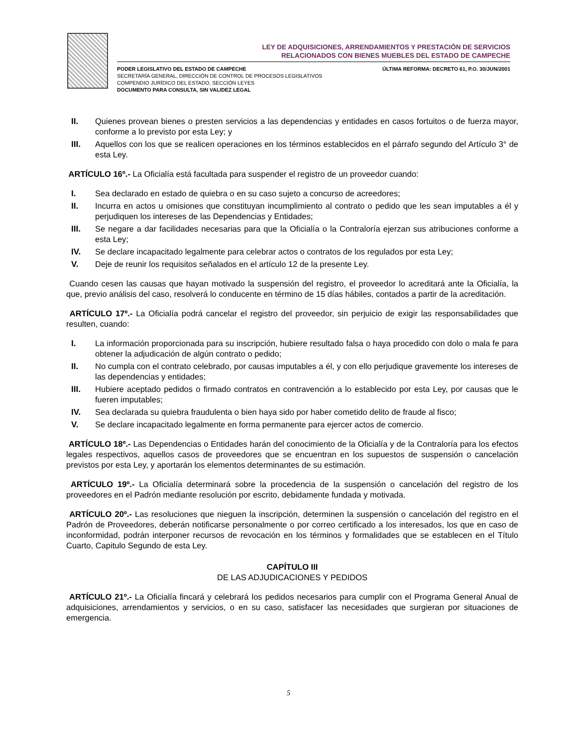LEY DE ADQUISICIONES, ARRENDAMIENTOS Y PRESTACIÓN DE SERVICIOS
RELACIONADOS CON BIENES MUEBLES DEL ESTADO DE CAMPECHE
PODER LEGISLATIVO DEL ESTADO DE CAMPECHE
SECRETARÍA GENERAL, DIRECCIÓN DE CONTROL DE PROCESOS LEGISLATIVOS
COMPENDIO JURÍDICO DEL ESTADO, SECCIÓN LEYES
DOCUMENTO PARA CONSULTA, SIN VALIDEZ LEGAL
ÚLTIMA REFORMA: DECRETO 61, P.O. 30/JUN/2001
II. Quienes provean bienes o presten servicios a las dependencias y entidades en casos fortuitos o de fuerza mayor, conforme a lo previsto por esta Ley; y
III. Aquellos con los que se realicen operaciones en los términos establecidos en el párrafo segundo del Artículo 3° de esta Ley.
ARTÍCULO 16º.- La Oficialía está facultada para suspender el registro de un proveedor cuando:
I. Sea declarado en estado de quiebra o en su caso sujeto a concurso de acreedores;
II. Incurra en actos u omisiones que constituyan incumplimiento al contrato o pedido que les sean imputables a él y perjudiquen los intereses de las Dependencias y Entidades;
III. Se negare a dar facilidades necesarias para que la Oficialía o la Contraloría ejerzan sus atribuciones conforme a esta Ley;
IV. Se declare incapacitado legalmente para celebrar actos o contratos de los regulados por esta Ley;
V. Deje de reunir los requisitos señalados en el artículo 12 de la presente Ley.
Cuando cesen las causas que hayan motivado la suspensión del registro, el proveedor lo acreditará ante la Oficialía, la que, previo análisis del caso, resolverá lo conducente en término de 15 días hábiles, contados a partir de la acreditación.
ARTÍCULO 17º.- La Oficialía podrá cancelar el registro del proveedor, sin perjuicio de exigir las responsabilidades que resulten, cuando:
I. La información proporcionada para su inscripción, hubiere resultado falsa o haya procedido con dolo o mala fe para obtener la adjudicación de algún contrato o pedido;
II. No cumpla con el contrato celebrado, por causas imputables a él, y con ello perjudique gravemente los intereses de las dependencias y entidades;
III. Hubiere aceptado pedidos o firmado contratos en contravención a lo establecido por esta Ley, por causas que le fueren imputables;
IV. Sea declarada su quiebra fraudulenta o bien haya sido por haber cometido delito de fraude al fisco;
V. Se declare incapacitado legalmente en forma permanente para ejercer actos de comercio.
ARTÍCULO 18º.- Las Dependencias o Entidades harán del conocimiento de la Oficialía y de la Contraloría para los efectos legales respectivos, aquellos casos de proveedores que se encuentran en los supuestos de suspensión o cancelación previstos por esta Ley, y aportarán los elementos determinantes de su estimación.
ARTÍCULO 19º.- La Oficialía determinará sobre la procedencia de la suspensión o cancelación del registro de los proveedores en el Padrón mediante resolución por escrito, debidamente fundada y motivada.
ARTÍCULO 20º.- Las resoluciones que nieguen la inscripción, determinen la suspensión o cancelación del registro en el Padrón de Proveedores, deberán notificarse personalmente o por correo certificado a los interesados, los que en caso de inconformidad, podrán interponer recursos de revocación en los términos y formalidades que se establecen en el Título Cuarto, Capitulo Segundo de esta Ley.
CAPÍTULO III
DE LAS ADJUDICACIONES Y PEDIDOS
ARTÍCULO 21º.- La Oficialía fincará y celebrará los pedidos necesarios para cumplir con el Programa General Anual de adquisiciones, arrendamientos y servicios, o en su caso, satisfacer las necesidades que surgieran por situaciones de emergencia.
5